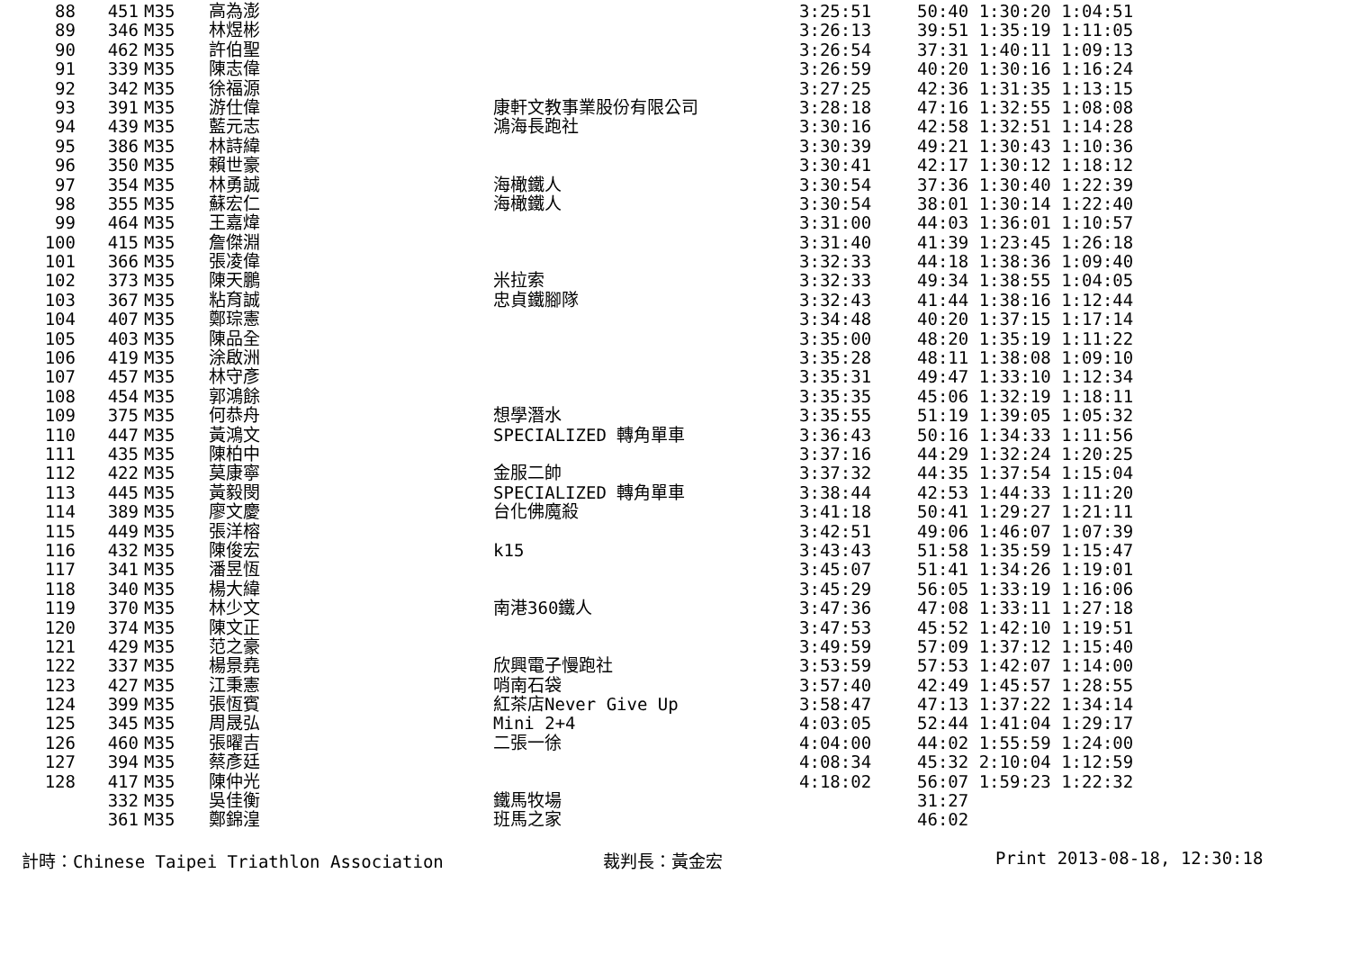| 88 | 451 | M35 | 高為澎 | | 3:25:51 | 50:40 1:30:20 1:04:51 |
| 89 | 346 | M35 | 林煜彬 | | 3:26:13 | 39:51 1:35:19 1:11:05 |
| 90 | 462 | M35 | 許伯聖 | | 3:26:54 | 37:31 1:40:11 1:09:13 |
| 91 | 339 | M35 | 陳志偉 | | 3:26:59 | 40:20 1:30:16 1:16:24 |
| 92 | 342 | M35 | 徐福源 | | 3:27:25 | 42:36 1:31:35 1:13:15 |
| 93 | 391 | M35 | 游仕偉 | 康軒文教事業股份有限公司 | 3:28:18 | 47:16 1:32:55 1:08:08 |
| 94 | 439 | M35 | 藍元志 | 鴻海長跑社 | 3:30:16 | 42:58 1:32:51 1:14:28 |
| 95 | 386 | M35 | 林詩緯 | | 3:30:39 | 49:21 1:30:43 1:10:36 |
| 96 | 350 | M35 | 賴世豪 | | 3:30:41 | 42:17 1:30:12 1:18:12 |
| 97 | 354 | M35 | 林勇誠 | 海橄鐵人 | 3:30:54 | 37:36 1:30:40 1:22:39 |
| 98 | 355 | M35 | 蘇宏仁 | 海橄鐵人 | 3:30:54 | 38:01 1:30:14 1:22:40 |
| 99 | 464 | M35 | 王嘉煒 | | 3:31:00 | 44:03 1:36:01 1:10:57 |
| 100 | 415 | M35 | 詹傑淵 | | 3:31:40 | 41:39 1:23:45 1:26:18 |
| 101 | 366 | M35 | 張凌偉 | | 3:32:33 | 44:18 1:38:36 1:09:40 |
| 102 | 373 | M35 | 陳天鵬 | 米拉索 | 3:32:33 | 49:34 1:38:55 1:04:05 |
| 103 | 367 | M35 | 粘育誠 | 忠貞鐵腳隊 | 3:32:43 | 41:44 1:38:16 1:12:44 |
| 104 | 407 | M35 | 鄭琮憲 | | 3:34:48 | 40:20 1:37:15 1:17:14 |
| 105 | 403 | M35 | 陳品全 | | 3:35:00 | 48:20 1:35:19 1:11:22 |
| 106 | 419 | M35 | 涂啟洲 | | 3:35:28 | 48:11 1:38:08 1:09:10 |
| 107 | 457 | M35 | 林守彥 | | 3:35:31 | 49:47 1:33:10 1:12:34 |
| 108 | 454 | M35 | 郭鴻餘 | | 3:35:35 | 45:06 1:32:19 1:18:11 |
| 109 | 375 | M35 | 何恭舟 | 想學潛水 | 3:35:55 | 51:19 1:39:05 1:05:32 |
| 110 | 447 | M35 | 黃鴻文 | SPECIALIZED 轉角單車 | 3:36:43 | 50:16 1:34:33 1:11:56 |
| 111 | 435 | M35 | 陳柏中 | | 3:37:16 | 44:29 1:32:24 1:20:25 |
| 112 | 422 | M35 | 莫康寧 | 金服二帥 | 3:37:32 | 44:35 1:37:54 1:15:04 |
| 113 | 445 | M35 | 黃毅閔 | SPECIALIZED 轉角單車 | 3:38:44 | 42:53 1:44:33 1:11:20 |
| 114 | 389 | M35 | 廖文慶 | 台化佛魔殺 | 3:41:18 | 50:41 1:29:27 1:21:11 |
| 115 | 449 | M35 | 張洋榕 | | 3:42:51 | 49:06 1:46:07 1:07:39 |
| 116 | 432 | M35 | 陳俊宏 | k15 | 3:43:43 | 51:58 1:35:59 1:15:47 |
| 117 | 341 | M35 | 潘昱恆 | | 3:45:07 | 51:41 1:34:26 1:19:01 |
| 118 | 340 | M35 | 楊大緯 | | 3:45:29 | 56:05 1:33:19 1:16:06 |
| 119 | 370 | M35 | 林少文 | 南港360鐵人 | 3:47:36 | 47:08 1:33:11 1:27:18 |
| 120 | 374 | M35 | 陳文正 | | 3:47:53 | 45:52 1:42:10 1:19:51 |
| 121 | 429 | M35 | 范之豪 | | 3:49:59 | 57:09 1:37:12 1:15:40 |
| 122 | 337 | M35 | 楊景堯 | 欣興電子慢跑社 | 3:53:59 | 57:53 1:42:07 1:14:00 |
| 123 | 427 | M35 | 江秉憲 | 哨南石袋 | 3:57:40 | 42:49 1:45:57 1:28:55 |
| 124 | 399 | M35 | 張恆賓 | 紅茶店Never Give Up | 3:58:47 | 47:13 1:37:22 1:34:14 |
| 125 | 345 | M35 | 周晟弘 | Mini 2+4 | 4:03:05 | 52:44 1:41:04 1:29:17 |
| 126 | 460 | M35 | 張曜吉 | 二張一徐 | 4:04:00 | 44:02 1:55:59 1:24:00 |
| 127 | 394 | M35 | 蔡彥廷 | | 4:08:34 | 45:32 2:10:04 1:12:59 |
| 128 | 417 | M35 | 陳仲光 | | 4:18:02 | 56:07 1:59:23 1:22:32 |
| | 332 | M35 | 吳佳衡 | 鐵馬牧場 | | 31:27 |
| | 361 | M35 | 鄭錦湟 | 班馬之家 | | 46:02 |
計時：Chinese Taipei Triathlon Association 裁判長：黃金宏 Print 2013-08-18, 12:30:18